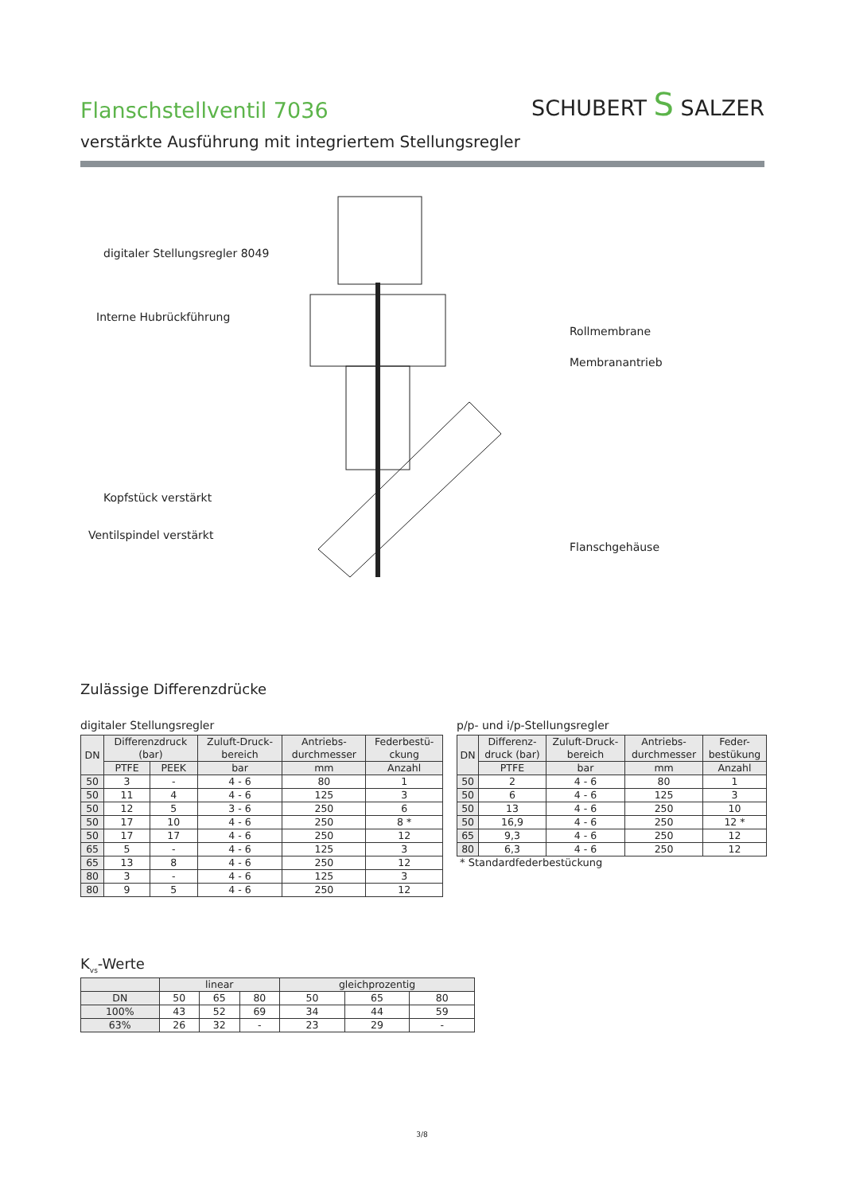Flanschstellventil 7036
SCHUBERT S SALZER
verstärkte Ausführung mit integriertem Stellungsregler
digitaler Stellungsregler 8049
Interne Hubrückführung
Rollmembrane
Membranantrieb
Kopfstück verstärkt
Ventilspindel verstärkt
Flanschgehäuse
Zulässige Differenzdrücke
digitaler Stellungsregler
| DN | Differenzdruck (bar) | | Zuluft-Druck- bereich | Antriebs- durchmesser | Federbestü- ckung |
| --- | --- | --- | --- | --- | --- |
| | PTFE | PEEK | bar | mm | Anzahl |
| 50 | 3 | - | 4 - 6 | 80 | 1 |
| 50 | 11 | 4 | 4 - 6 | 125 | 3 |
| 50 | 12 | 5 | 3 - 6 | 250 | 6 |
| 50 | 17 | 10 | 4 - 6 | 250 | 8 * |
| 50 | 17 | 17 | 4 - 6 | 250 | 12 |
| 65 | 5 | - | 4 - 6 | 125 | 3 |
| 65 | 13 | 8 | 4 - 6 | 250 | 12 |
| 80 | 3 | - | 4 - 6 | 125 | 3 |
| 80 | 9 | 5 | 4 - 6 | 250 | 12 |
p/p- und i/p-Stellungsregler
| DN | Differenz- druck (bar) | Zuluft-Druck- bereich | Antriebs- durchmesser | Feder- bestükung |
| --- | --- | --- | --- | --- |
| | PTFE | bar | mm | Anzahl |
| 50 | 2 | 4 - 6 | 80 | 1 |
| 50 | 6 | 4 - 6 | 125 | 3 |
| 50 | 13 | 4 - 6 | 250 | 10 |
| 50 | 16,9 | 4 - 6 | 250 | 12 * |
| 65 | 9,3 | 4 - 6 | 250 | 12 |
| 80 | 6,3 | 4 - 6 | 250 | 12 |
* Standardfederbestückung
K<sub>vs</sub>-Werte
| | linear | | | gleichprozentig | | |
| --- | --- | --- | --- | --- | --- | --- |
| DN | 50 | 65 | 80 | 50 | 65 | 80 |
| 100% | 43 | 52 | 69 | 34 | 44 | 59 |
| 63% | 26 | 32 | - | 23 | 29 | - |
3/8